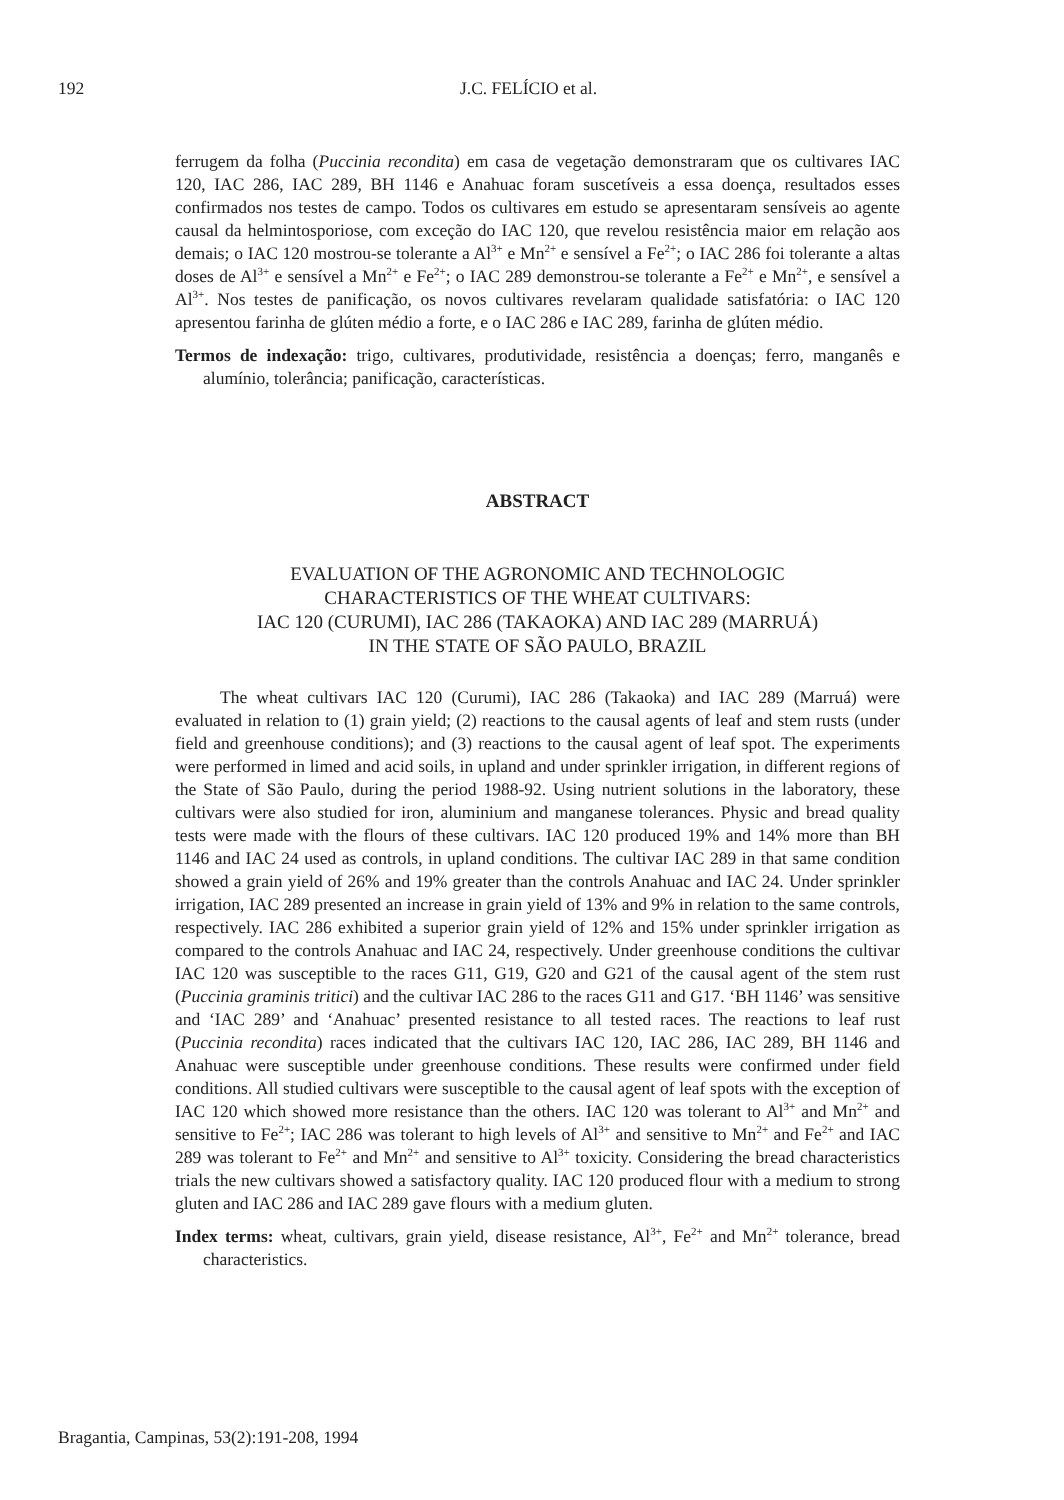192 J.C. FELÍCIO et al.
ferrugem da folha (Puccinia recondita) em casa de vegetação demonstraram que os cultivares IAC 120, IAC 286, IAC 289, BH 1146 e Anahuac foram suscetíveis a essa doença, resultados esses confirmados nos testes de campo. Todos os cultivares em estudo se apresentaram sensíveis ao agente causal da helmintosporiose, com exceção do IAC 120, que revelou resistência maior em relação aos demais; o IAC 120 mostrou-se tolerante a Al<sup>3+</sup> e Mn<sup>2+</sup> e sensível a Fe<sup>2+</sup>; o IAC 286 foi tolerante a altas doses de Al<sup>3+</sup> e sensível a Mn<sup>2+</sup> e Fe<sup>2+</sup>; o IAC 289 demonstrou-se tolerante a Fe<sup>2+</sup> e Mn<sup>2+</sup>, e sensível a Al<sup>3+</sup>. Nos testes de panificação, os novos cultivares revelaram qualidade satisfatória: o IAC 120 apresentou farinha de glúten médio a forte, e o IAC 286 e IAC 289, farinha de glúten médio.
Termos de indexação: trigo, cultivares, produtividade, resistência a doenças; ferro, manganês e alumínio, tolerância; panificação, características.
ABSTRACT
EVALUATION OF THE AGRONOMIC AND TECHNOLOGIC
CHARACTERISTICS OF THE WHEAT CULTIVARS:
IAC 120 (CURUMI), IAC 286 (TAKAOKA) AND IAC 289 (MARRUÁ)
IN THE STATE OF SÃO PAULO, BRAZIL
The wheat cultivars IAC 120 (Curumi), IAC 286 (Takaoka) and IAC 289 (Marruá) were evaluated in relation to (1) grain yield; (2) reactions to the causal agents of leaf and stem rusts (under field and greenhouse conditions); and (3) reactions to the causal agent of leaf spot. The experiments were performed in limed and acid soils, in upland and under sprinkler irrigation, in different regions of the State of São Paulo, during the period 1988-92. Using nutrient solutions in the laboratory, these cultivars were also studied for iron, aluminium and manganese tolerances. Physic and bread quality tests were made with the flours of these cultivars. IAC 120 produced 19% and 14% more than BH 1146 and IAC 24 used as controls, in upland conditions. The cultivar IAC 289 in that same condition showed a grain yield of 26% and 19% greater than the controls Anahuac and IAC 24. Under sprinkler irrigation, IAC 289 presented an increase in grain yield of 13% and 9% in relation to the same controls, respectively. IAC 286 exhibited a superior grain yield of 12% and 15% under sprinkler irrigation as compared to the controls Anahuac and IAC 24, respectively. Under greenhouse conditions the cultivar IAC 120 was susceptible to the races G11, G19, G20 and G21 of the causal agent of the stem rust (Puccinia graminis tritici) and the cultivar IAC 286 to the races G11 and G17. ‘BH 1146’ was sensitive and ‘IAC 289’ and ‘Anahuac’ presented resistance to all tested races. The reactions to leaf rust (Puccinia recondita) races indicated that the cultivars IAC 120, IAC 286, IAC 289, BH 1146 and Anahuac were susceptible under greenhouse conditions. These results were confirmed under field conditions. All studied cultivars were susceptible to the causal agent of leaf spots with the exception of IAC 120 which showed more resistance than the others. IAC 120 was tolerant to Al<sup>3+</sup> and Mn<sup>2+</sup> and sensitive to Fe<sup>2+</sup>; IAC 286 was tolerant to high levels of Al<sup>3+</sup> and sensitive to Mn<sup>2+</sup> and Fe<sup>2+</sup> and IAC 289 was tolerant to Fe<sup>2+</sup> and Mn<sup>2+</sup> and sensitive to Al<sup>3+</sup> toxicity. Considering the bread characteristics trials the new cultivars showed a satisfactory quality. IAC 120 produced flour with a medium to strong gluten and IAC 286 and IAC 289 gave flours with a medium gluten.
Index terms: wheat, cultivars, grain yield, disease resistance, Al<sup>3+</sup>, Fe<sup>2+</sup> and Mn<sup>2+</sup> tolerance, bread characteristics.
Bragantia, Campinas, 53(2):191-208, 1994